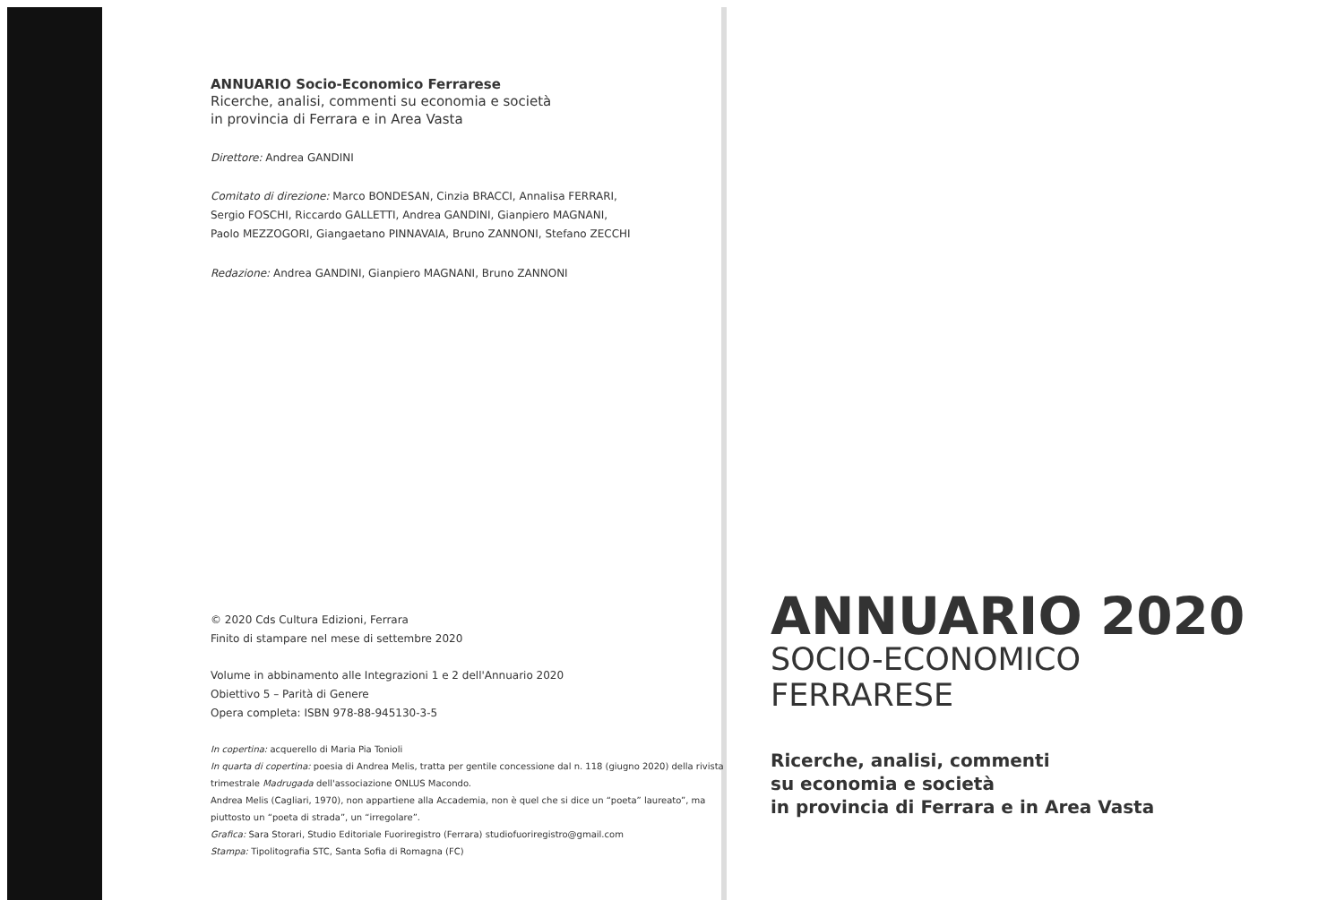ANNUARIO Socio-Economico Ferrarese
Ricerche, analisi, commenti su economia e società
in provincia di Ferrara e in Area Vasta
Direttore: Andrea GANDINI
Comitato di direzione: Marco BONDESAN, Cinzia BRACCI, Annalisa FERRARI,
Sergio FOSCHI, Riccardo GALLETTI, Andrea GANDINI, Gianpiero MAGNANI,
Paolo MEZZOGORI, Giangaetano PINNAVAIA, Bruno ZANNONI, Stefano ZECCHI
Redazione: Andrea GANDINI, Gianpiero MAGNANI, Bruno ZANNONI
© 2020 Cds Cultura Edizioni, Ferrara
Finito di stampare nel mese di settembre 2020
Volume in abbinamento alle Integrazioni 1 e 2 dell'Annuario 2020
Obiettivo 5 – Parità di Genere
Opera completa: ISBN 978-88-945130-3-5
In copertina: acquerello di Maria Pia Tonioli
In quarta di copertina: poesia di Andrea Melis, tratta per gentile concessione dal n. 118 (giugno 2020) della rivista trimestrale Madrugada dell'associazione ONLUS Macondo.
Andrea Melis (Cagliari, 1970), non appartiene alla Accademia, non è quel che si dice un “poeta” laureato”, ma piuttosto un “poeta di strada”, un “irregolare”.
Grafica: Sara Storari, Studio Editoriale Fuoriregistro (Ferrara) studiofuoriregistro@gmail.com
Stampa: Tipolitografia STC, Santa Sofia di Romagna (FC)
ANNUARIO 2020
SOCIO-ECONOMICO
FERRARESE
Ricerche, analisi, commenti
su economia e società
in provincia di Ferrara e in Area Vasta